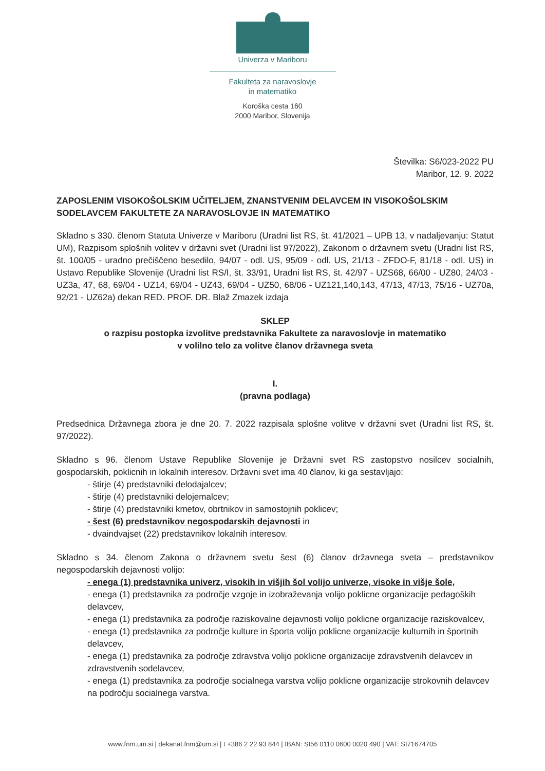Univerza v Mariboru
Fakulteta za naravoslovje
in matematiko
Koroška cesta 160
2000 Maribor, Slovenija
Številka: S6/023-2022 PU
Maribor, 12. 9. 2022
ZAPOSLENIM VISOKOŠOLSKIM UČITELJEM, ZNANSTVENIM DELAVCEM IN VISOKOŠOLSKIM SODELAVCEM FAKULTETE ZA NARAVOSLOVJE IN MATEMATIKO
Skladno s 330. členom Statuta Univerze v Mariboru (Uradni list RS, št. 41/2021 – UPB 13, v nadaljevanju: Statut UM), Razpisom splošnih volitev v državni svet (Uradni list 97/2022), Zakonom o državnem svetu (Uradni list RS, št. 100/05 - uradno prečiščeno besedilo, 94/07 - odl. US, 95/09 - odl. US, 21/13 - ZFDO-F, 81/18 - odl. US) in Ustavo Republike Slovenije (Uradni list RS/I, št. 33/91, Uradni list RS, št. 42/97 - UZS68, 66/00 - UZ80, 24/03 - UZ3a, 47, 68, 69/04 - UZ14, 69/04 - UZ43, 69/04 - UZ50, 68/06 - UZ121,140,143, 47/13, 47/13, 75/16 - UZ70a, 92/21 - UZ62a) dekan RED. PROF. DR. Blaž Zmazek izdaja
SKLEP
o razpisu postopka izvolitve predstavnika Fakultete za naravoslovje in matematiko
v volilno telo za volitve članov državnega sveta
I.
(pravna podlaga)
Predsednica Državnega zbora je dne 20. 7. 2022 razpisala splošne volitve v državni svet (Uradni list RS, št. 97/2022).
Skladno s 96. členom Ustave Republike Slovenije je Državni svet RS zastopstvo nosilcev socialnih, gospodarskih, poklicnih in lokalnih interesov. Državni svet ima 40 članov, ki ga sestavljajo:
- štirje (4) predstavniki delodajalcev;
- štirje (4) predstavniki delojemalcev;
- štirje (4) predstavniki kmetov, obrtnikov in samostojnih poklicev;
- šest (6) predstavnikov negospodarskih dejavnosti in
- dvaindvajset (22) predstavnikov lokalnih interesov.
Skladno s 34. členom Zakona o državnem svetu šest (6) članov državnega sveta – predstavnikov negospodarskih dejavnosti volijo:
- enega (1) predstavnika univerz, visokih in višjih šol volijo univerze, visoke in višje šole,
- enega (1) predstavnika za področje vzgoje in izobraževanja volijo poklicne organizacije pedagoških delavcev,
- enega (1) predstavnika za področje raziskovalne dejavnosti volijo poklicne organizacije raziskovalcev,
- enega (1) predstavnika za področje kulture in športa volijo poklicne organizacije kulturnih in športnih delavcev,
- enega (1) predstavnika za področje zdravstva volijo poklicne organizacije zdravstvenih delavcev in zdravstvenih sodelavcev,
- enega (1) predstavnika za področje socialnega varstva volijo poklicne organizacije strokovnih delavcev na področju socialnega varstva.
www.fnm.um.si | dekanat.fnm@um.si | t +386 2 22 93 844 | IBAN: SI56 0110 0600 0020 490 | VAT: SI71674705